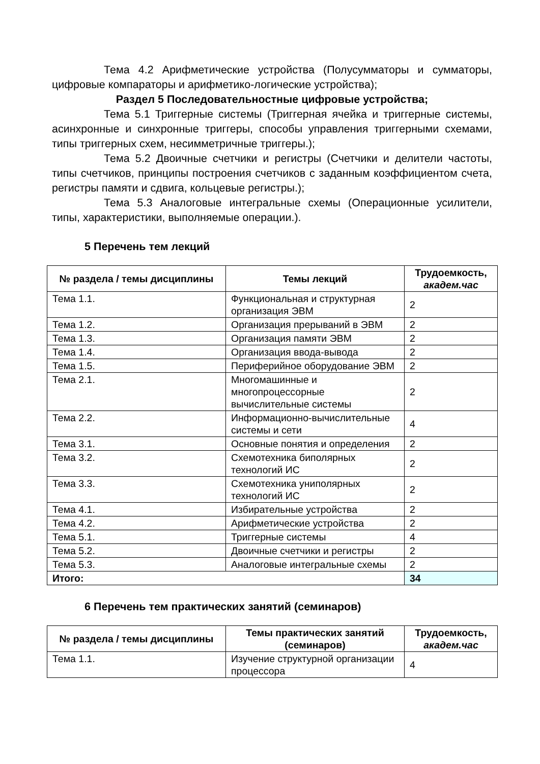Тема 4.2 Арифметические устройства (Полусумматоры и сумматоры, цифровые компараторы и арифметико-логические устройства);
Раздел 5 Последовательностные цифровые устройства;
Тема 5.1 Триггерные системы (Триггерная ячейка и триггерные системы, асинхронные и синхронные триггеры, способы управления триггерными схемами, типы триггерных схем, несимметричные триггеры.);
Тема 5.2 Двоичные счетчики и регистры (Счетчики и делители частоты, типы счетчиков, принципы построения счетчиков с заданным коэффициентом счета, регистры памяти и сдвига, кольцевые регистры.);
Тема 5.3 Аналоговые интегральные схемы (Операционные усилители, типы, характеристики, выполняемые операции.).
5 Перечень тем лекций
| № раздела / темы дисциплины | Темы лекций | Трудоемкость, академ.час |
| --- | --- | --- |
| Тема 1.1. | Функциональная и структурная организация ЭВМ | 2 |
| Тема 1.2. | Организация прерываний в ЭВМ | 2 |
| Тема 1.3. | Организация памяти ЭВМ | 2 |
| Тема 1.4. | Организация ввода-вывода | 2 |
| Тема 1.5. | Периферийное оборудование ЭВМ | 2 |
| Тема 2.1. | Многомашинные и многопроцессорные вычислительные системы | 2 |
| Тема 2.2. | Информационно-вычислительные системы и сети | 4 |
| Тема 3.1. | Основные понятия и определения | 2 |
| Тема 3.2. | Схемотехника биполярных технологий ИС | 2 |
| Тема 3.3. | Схемотехника униполярных технологий ИС | 2 |
| Тема 4.1. | Избирательные устройства | 2 |
| Тема 4.2. | Арифметические устройства | 2 |
| Тема 5.1. | Триггерные системы | 4 |
| Тема 5.2. | Двоичные счетчики и регистры | 2 |
| Тема 5.3. | Аналоговые интегральные схемы | 2 |
| Итого: | | 34 |
6 Перечень тем практических занятий (семинаров)
| № раздела / темы дисциплины | Темы практических занятий (семинаров) | Трудоемкость, академ.час |
| --- | --- | --- |
| Тема 1.1. | Изучение структурной организации процессора | 4 |